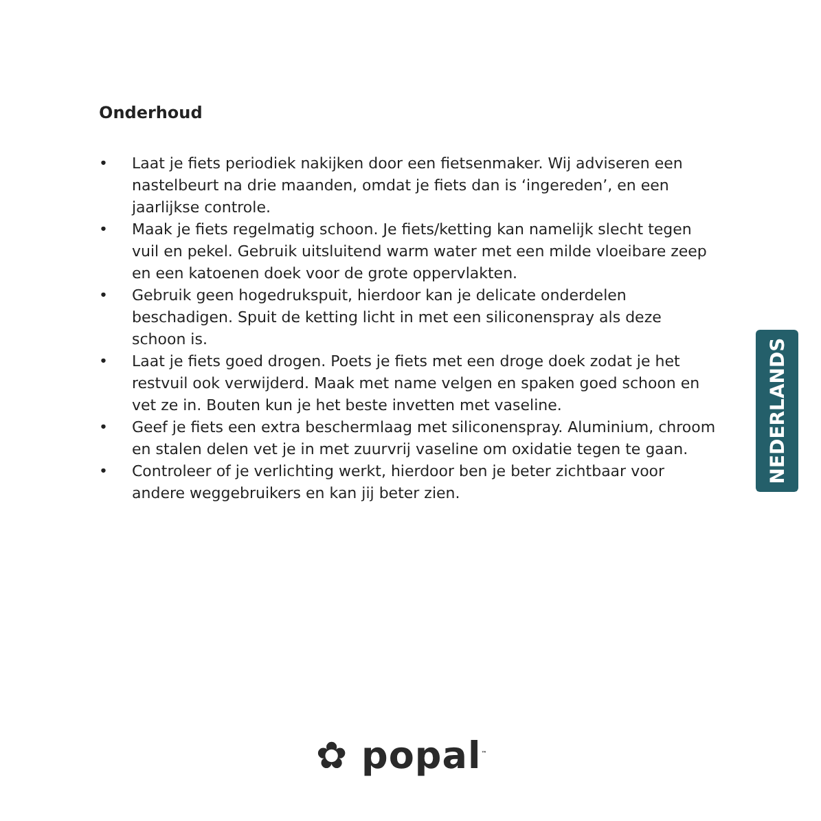Onderhoud
• Laat je fiets periodiek nakijken door een fietsenmaker. Wij adviseren een nastelbeurt na drie maanden, omdat je fiets dan is ‘ingereden’, en een jaarlijkse controle.
• Maak je fiets regelmatig schoon. Je fiets/ketting kan namelijk slecht tegen vuil en pekel. Gebruik uitsluitend warm water met een milde vloeibare zeep en een katoenen doek voor de grote oppervlakten.
• Gebruik geen hogedrukspuit, hierdoor kan je delicate onderdelen beschadigen. Spuit de ketting licht in met een siliconenspray als deze schoon is.
• Laat je fiets goed drogen. Poets je fiets met een droge doek zodat je het restvuil ook verwijderd. Maak met name velgen en spaken goed schoon en vet ze in. Bouten kun je het beste invetten met vaseline.
• Geef je fiets een extra beschermlaag met siliconenspray. Aluminium, chroom en stalen delen vet je in met zuurvrij vaseline om oxidatie tegen te gaan.
• Controleer of je verlichting werkt, hierdoor ben je beter zichtbaar voor andere weggebruikers en kan jij beter zien.
NEDERLANDS
✿ popal<sup>™</sup>